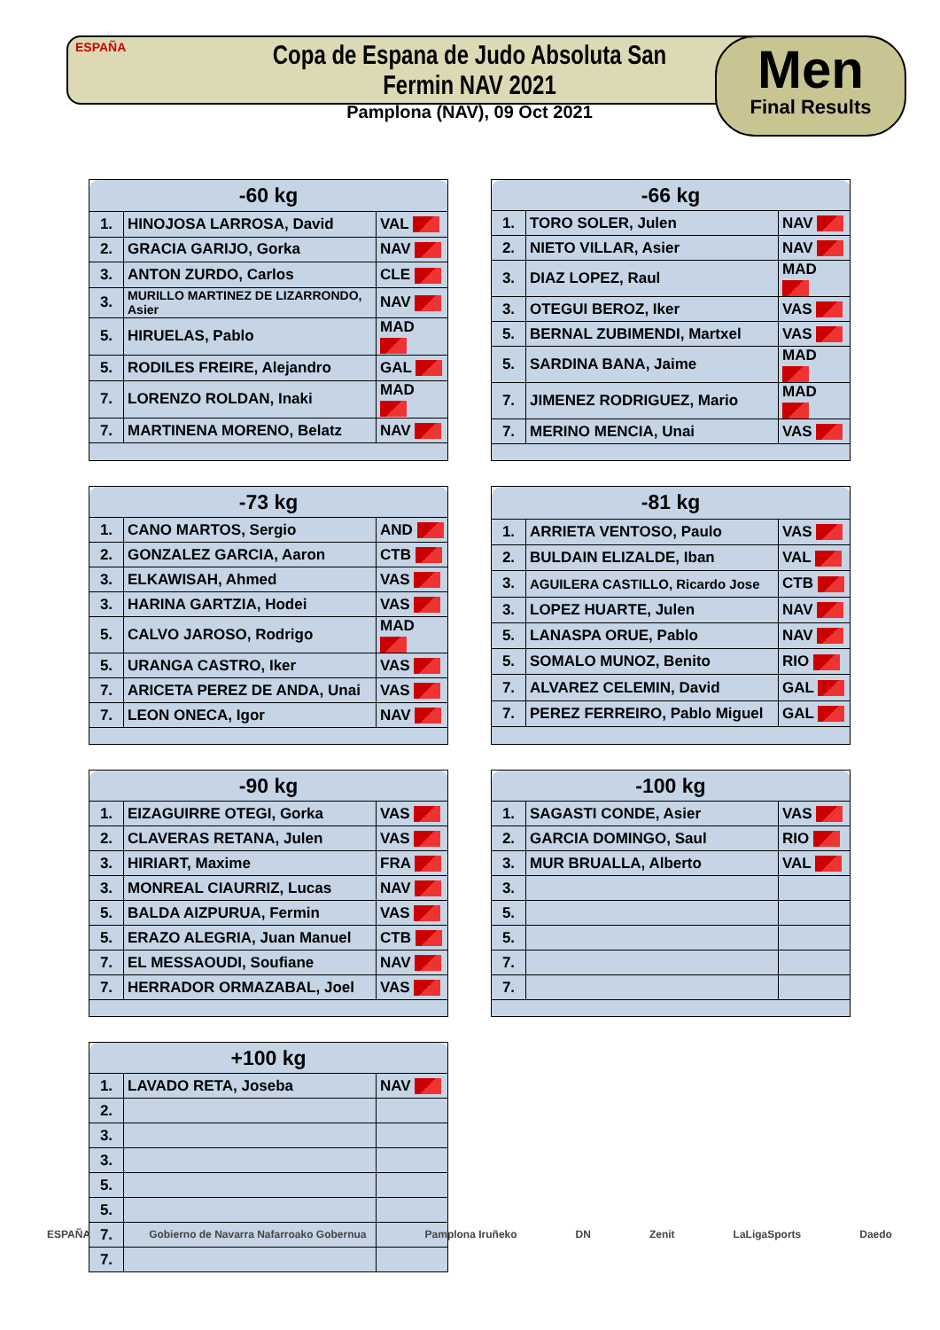ESPAÑA
Copa de Espana de Judo Absoluta San Fermin NAV 2021
Pamplona (NAV), 09 Oct 2021
Men
Final Results
| -60 kg | | |
| --- | --- | --- |
| 1. | HINOJOSA LARROSA, David | VAL |
| 2. | GRACIA GARIJO, Gorka | NAV |
| 3. | ANTON ZURDO, Carlos | CLE |
| 3. | MURILLO MARTINEZ DE LIZARRONDO, Asier | NAV |
| 5. | HIRUELAS, Pablo | MAD |
| 5. | RODILES FREIRE, Alejandro | GAL |
| 7. | LORENZO ROLDAN, Inaki | MAD |
| 7. | MARTINENA MORENO, Belatz | NAV |
| -66 kg | | |
| --- | --- | --- |
| 1. | TORO SOLER, Julen | NAV |
| 2. | NIETO VILLAR, Asier | NAV |
| 3. | DIAZ LOPEZ, Raul | MAD |
| 3. | OTEGUI BEROZ, Iker | VAS |
| 5. | BERNAL ZUBIMENDI, Martxel | VAS |
| 5. | SARDINA BANA, Jaime | MAD |
| 7. | JIMENEZ RODRIGUEZ, Mario | MAD |
| 7. | MERINO MENCIA, Unai | VAS |
| -73 kg | | |
| --- | --- | --- |
| 1. | CANO MARTOS, Sergio | AND |
| 2. | GONZALEZ GARCIA, Aaron | CTB |
| 3. | ELKAWISAH, Ahmed | VAS |
| 3. | HARINA GARTZIA, Hodei | VAS |
| 5. | CALVO JAROSO, Rodrigo | MAD |
| 5. | URANGA CASTRO, Iker | VAS |
| 7. | ARICETA PEREZ DE ANDA, Unai | VAS |
| 7. | LEON ONECA, Igor | NAV |
| -81 kg | | |
| --- | --- | --- |
| 1. | ARRIETA VENTOSO, Paulo | VAS |
| 2. | BULDAIN ELIZALDE, Iban | VAL |
| 3. | AGUILERA CASTILLO, Ricardo Jose | CTB |
| 3. | LOPEZ HUARTE, Julen | NAV |
| 5. | LANASPA ORUE, Pablo | NAV |
| 5. | SOMALO MUNOZ, Benito | RIO |
| 7. | ALVAREZ CELEMIN, David | GAL |
| 7. | PEREZ FERREIRO, Pablo Miguel | GAL |
| -90 kg | | |
| --- | --- | --- |
| 1. | EIZAGUIRRE OTEGI, Gorka | VAS |
| 2. | CLAVERAS RETANA, Julen | VAS |
| 3. | HIRIART, Maxime | FRA |
| 3. | MONREAL CIAURRIZ, Lucas | NAV |
| 5. | BALDA AIZPURUA, Fermin | VAS |
| 5. | ERAZO ALEGRIA, Juan Manuel | CTB |
| 7. | EL MESSAOUDI, Soufiane | NAV |
| 7. | HERRADOR ORMAZABAL, Joel | VAS |
| -100 kg | | |
| --- | --- | --- |
| 1. | SAGASTI CONDE, Asier | VAS |
| 2. | GARCIA DOMINGO, Saul | RIO |
| 3. | MUR BRUALLA, Alberto | VAL |
| 3. | | |
| 5. | | |
| 5. | | |
| 7. | | |
| 7. | | |
| +100 kg | | |
| --- | --- | --- |
| 1. | LAVADO RETA, Joseba | NAV |
| 2. | | |
| 3. | | |
| 3. | | |
| 5. | | |
| 5. | | |
| 7. | | |
| 7. | | |
ESPAÑA Gobierno de Navarra Nafarroako Gobernua Pamplona Iruñeko DN Zenit LaLigaSports Daedo